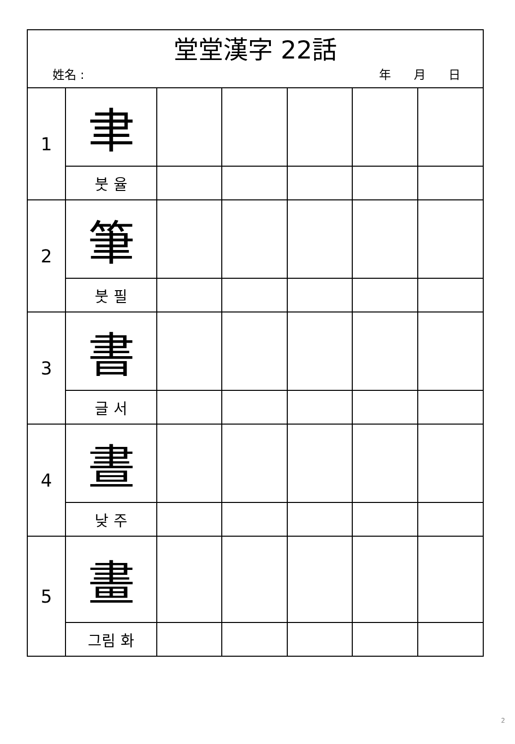| 堂堂漢字 22話 姓名 : 年 月 日 | | | | | | |
| 1 | 聿 | | | | | |
| | 붓 율 | | | | | |
| 2 | 筆 | | | | | |
| | 붓 필 | | | | | |
| 3 | 書 | | | | | |
| | 글 서 | | | | | |
| 4 | 晝 | | | | | |
| | 낮 주 | | | | | |
| 5 | 畫 | | | | | |
| | 그림 화 | | | | | |
2